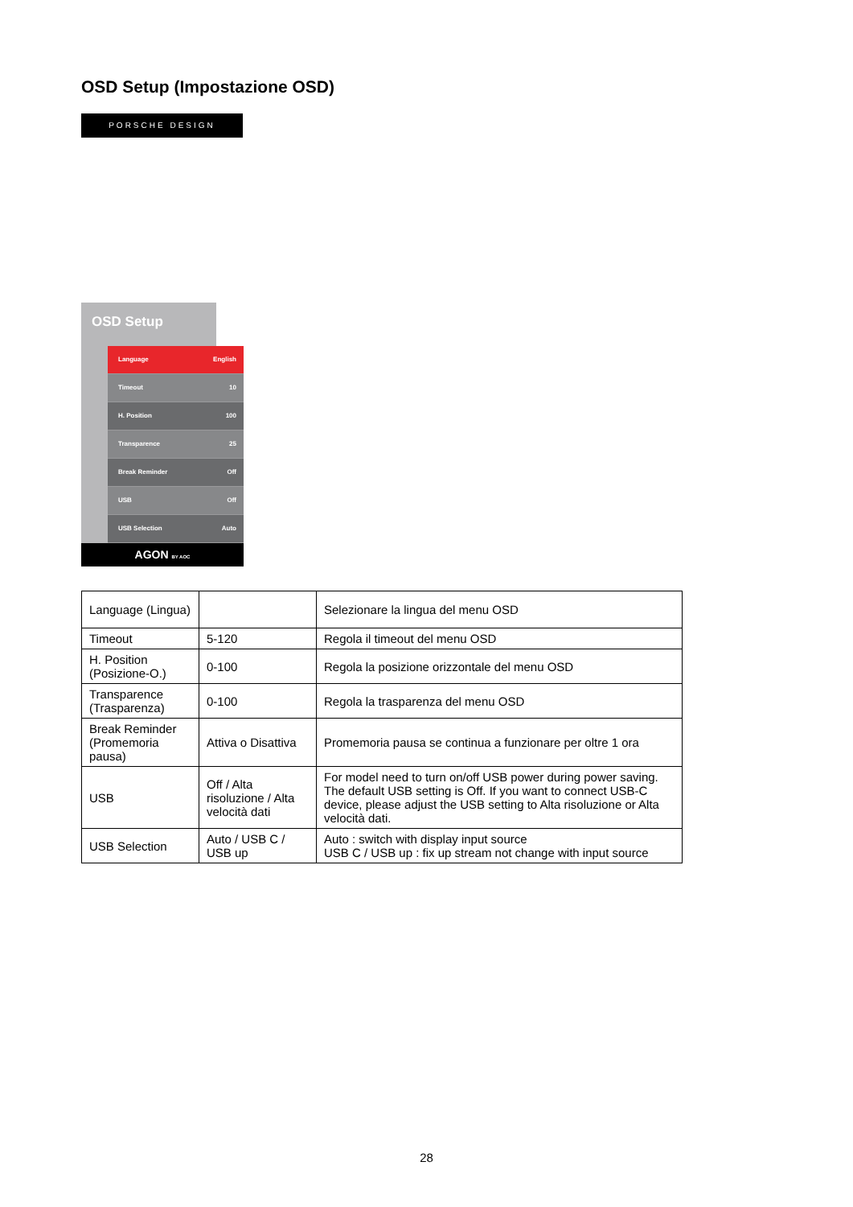OSD Setup (Impostazione OSD)
PORSCHE DESIGN
OSD Setup
Language English
Timeout 10
H. Position 100
Transparence 25
Break Reminder Off
USB Off
USB Selection Auto
AGON BY AOC
| Language (Lingua) | | Selezionare la lingua del menu OSD |
| Timeout | 5-120 | Regola il timeout del menu OSD |
| H. Position (Posizione-O.) | 0-100 | Regola la posizione orizzontale del menu OSD |
| Transparence (Trasparenza) | 0-100 | Regola la trasparenza del menu OSD |
| Break Reminder (Promemoria pausa) | Attiva o Disattiva | Promemoria pausa se continua a funzionare per oltre 1 ora |
| USB | Off / Alta risoluzione / Alta velocità dati | For model need to turn on/off USB power during power saving. The default USB setting is Off. If you want to connect USB-C device, please adjust the USB setting to Alta risoluzione or Alta velocità dati. |
| USB Selection | Auto / USB C / USB up | Auto : switch with display input source USB C / USB up : fix up stream not change with input source |
28